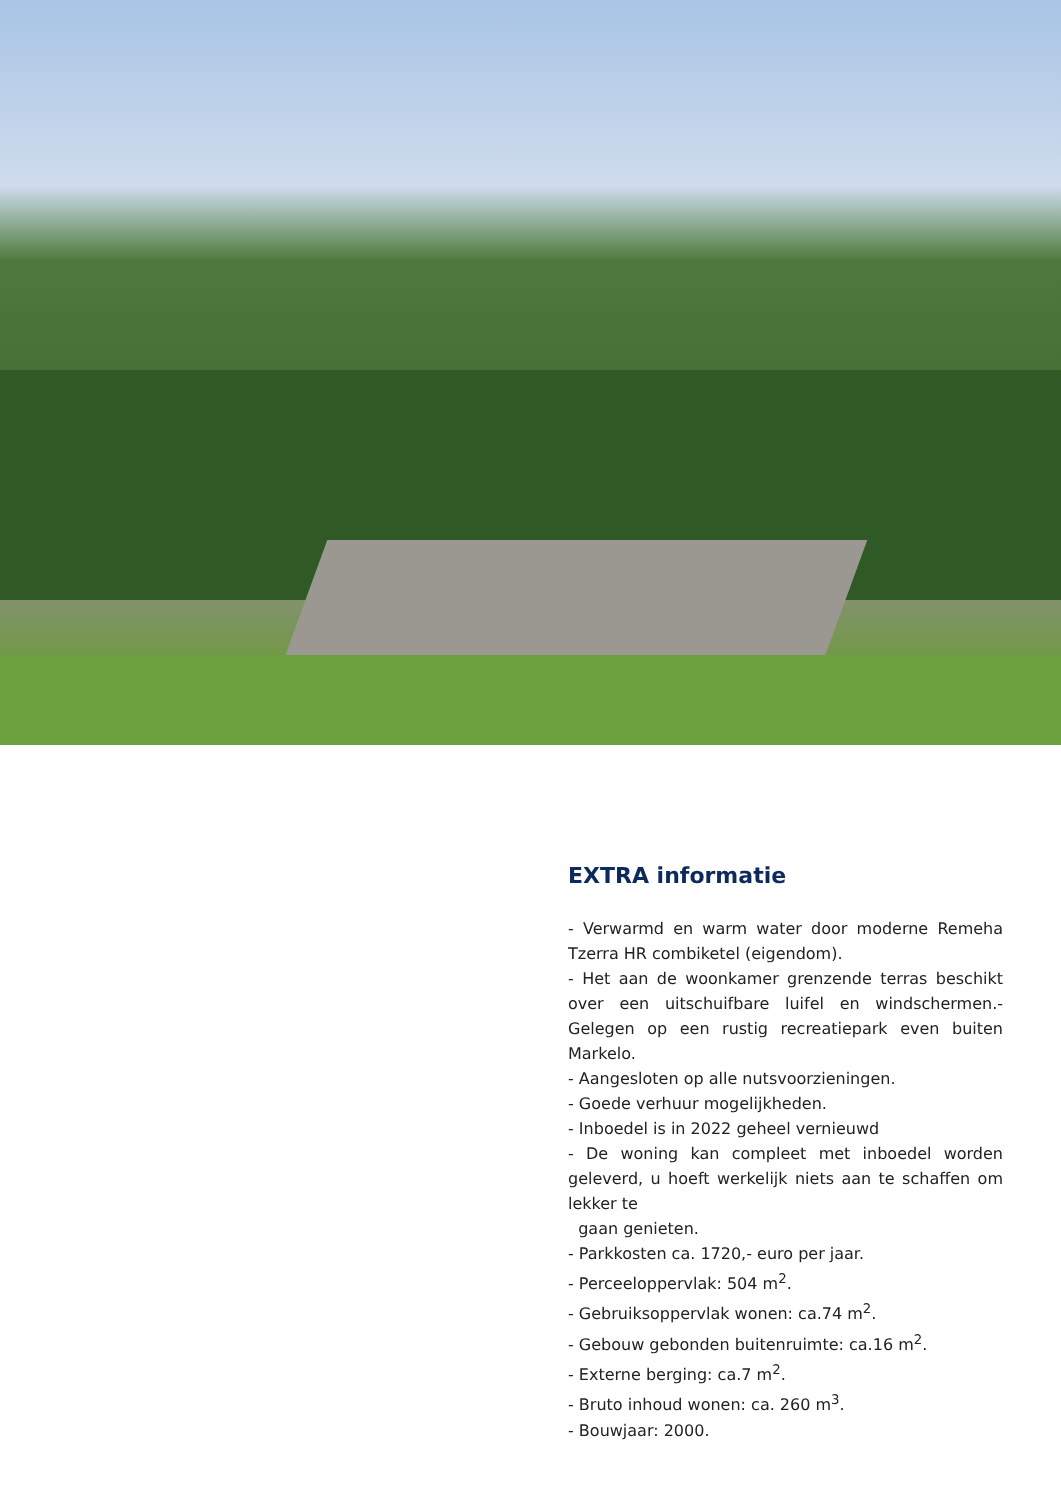EXTRA informatie
- Verwarmd en warm water door moderne Remeha Tzerra HR combiketel (eigendom).
- Het aan de woonkamer grenzende terras beschikt over een uitschuifbare luifel en windschermen.- Gelegen op een rustig recreatiepark even buiten Markelo.
- Aangesloten op alle nutsvoorzieningen.
- Goede verhuur mogelijkheden.
- Inboedel is in 2022 geheel vernieuwd
- De woning kan compleet met inboedel worden geleverd, u hoeft werkelijk niets aan te schaffen om lekker te
gaan genieten.
- Parkkosten ca. 1720,- euro per jaar.
- Perceeloppervlak: 504 m<sup>2</sup>.
- Gebruiksoppervlak wonen: ca.74 m<sup>2</sup>.
- Gebouw gebonden buitenruimte: ca.16 m<sup>2</sup>.
- Externe berging: ca.7 m<sup>2</sup>.
- Bruto inhoud wonen: ca. 260 m<sup>3</sup>.
- Bouwjaar: 2000.